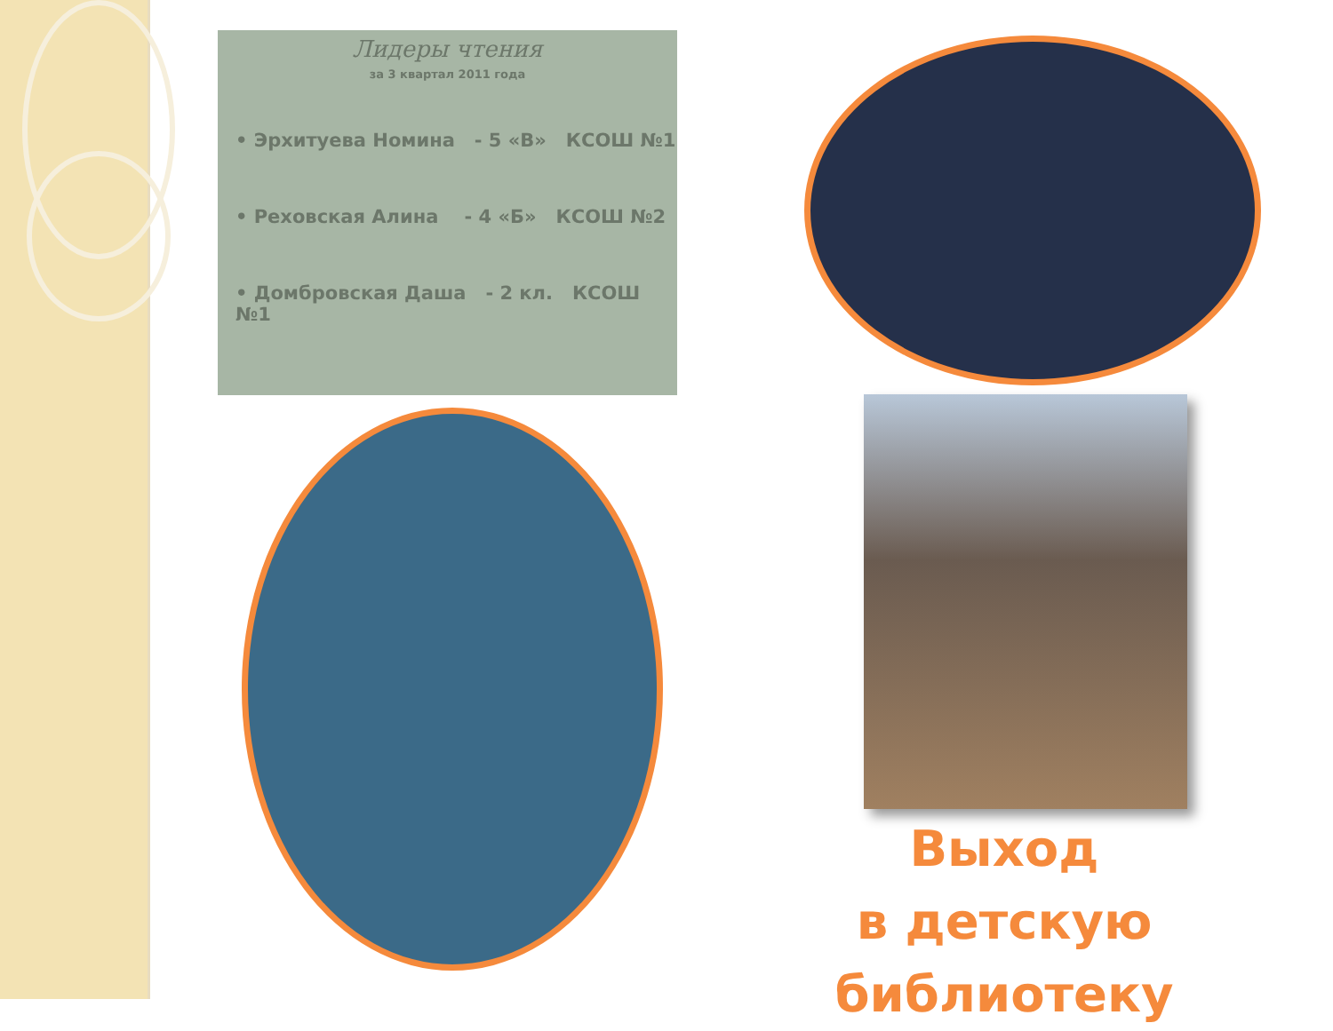Лидеры чтения
за 3 квартал 2011 года
• Эрхитуева Номина - 5 «В» КСОШ №1
• Реховская Алина - 4 «Б» КСОШ №2
• Домбровская Даша - 2 кл. КСОШ №1
Выход
в детскую
библиотеку